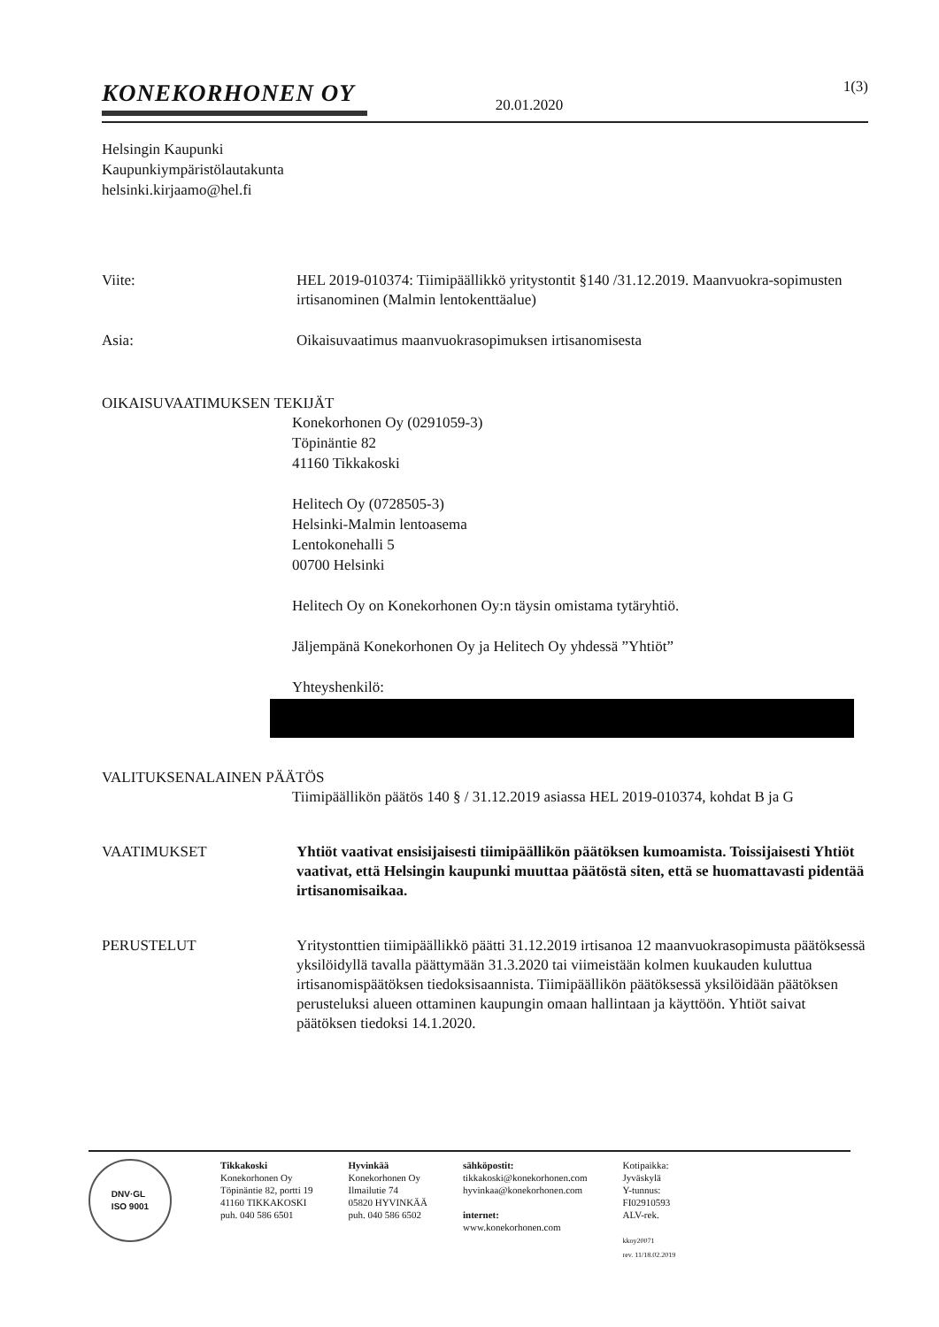1(3)
KONEKORHONEN OY
20.01.2020
Helsingin Kaupunki
Kaupunkiympäristölautakunta
helsinki.kirjaamo@hel.fi
Viite: HEL 2019-010374: Tiimipäällikkö yritystontit §140 /31.12.2019. Maanvuokra-sopimusten irtisanominen (Malmin lentokenttäalue)
Asia: Oikaisuvaatimus maanvuokrasopimuksen irtisanomisesta
OIKAISUVAATIMUKSEN TEKIJÄT
Konekorhonen Oy (0291059-3)
Töpinäntie 82
41160 Tikkakoski
Helitech Oy (0728505-3)
Helsinki-Malmin lentoasema
Lentokonehalli 5
00700 Helsinki
Helitech Oy on Konekorhonen Oy:n täysin omistama tytäryhtiö.
Jäljempänä Konekorhonen Oy ja Helitech Oy yhdessä ”Yhtiöt”
Yhteyshenkilö:
VALITUKSENALAINEN PÄÄTÖS
Tiimipäällikön päätös 140 § / 31.12.2019 asiassa HEL 2019-010374, kohdat B ja G
VAATIMUKSET Yhtiöt vaativat ensisijaisesti tiimipäällikön päätöksen kumoamista. Toissijaisesti Yhtiöt vaativat, että Helsingin kaupunki muuttaa päätöstä siten, että se huomattavasti pidentää irtisanomisaikaa.
PERUSTELUT Yritystonttien tiimipäällikkö päätti 31.12.2019 irtisanoa 12 maanvuokrasopimusta päätöksessä yksilöidyllä tavalla päättymään 31.3.2020 tai viimeistään kolmen kuukauden kuluttua irtisanomispäätöksen tiedoksisaannista. Tiimipäällikön päätöksessä yksilöidään päätöksen perusteluksi alueen ottaminen kaupungin omaan hallintaan ja käyttöön. Yhtiöt saivat päätöksen tiedoksi 14.1.2020.
DNV·GL
ISO 9001
Tikkakoski
Konekorhonen Oy
Töpinäntie 82, portti 19
41160 TIKKAKOSKI
puh. 040 586 6501
Hyvinkää
Konekorhonen Oy
Ilmailutie 74
05820 HYVINKÄÄ
puh. 040 586 6502
sähköpostit:
tikkakoski@konekorhonen.com
hyvinkaa@konekorhonen.com
internet:
www.konekorhonen.com
Kotipaikka:
Jyväskylä
Y-tunnus:
FI02910593
ALV-rek.
kkoy20071
rev. 11/18.02.2019